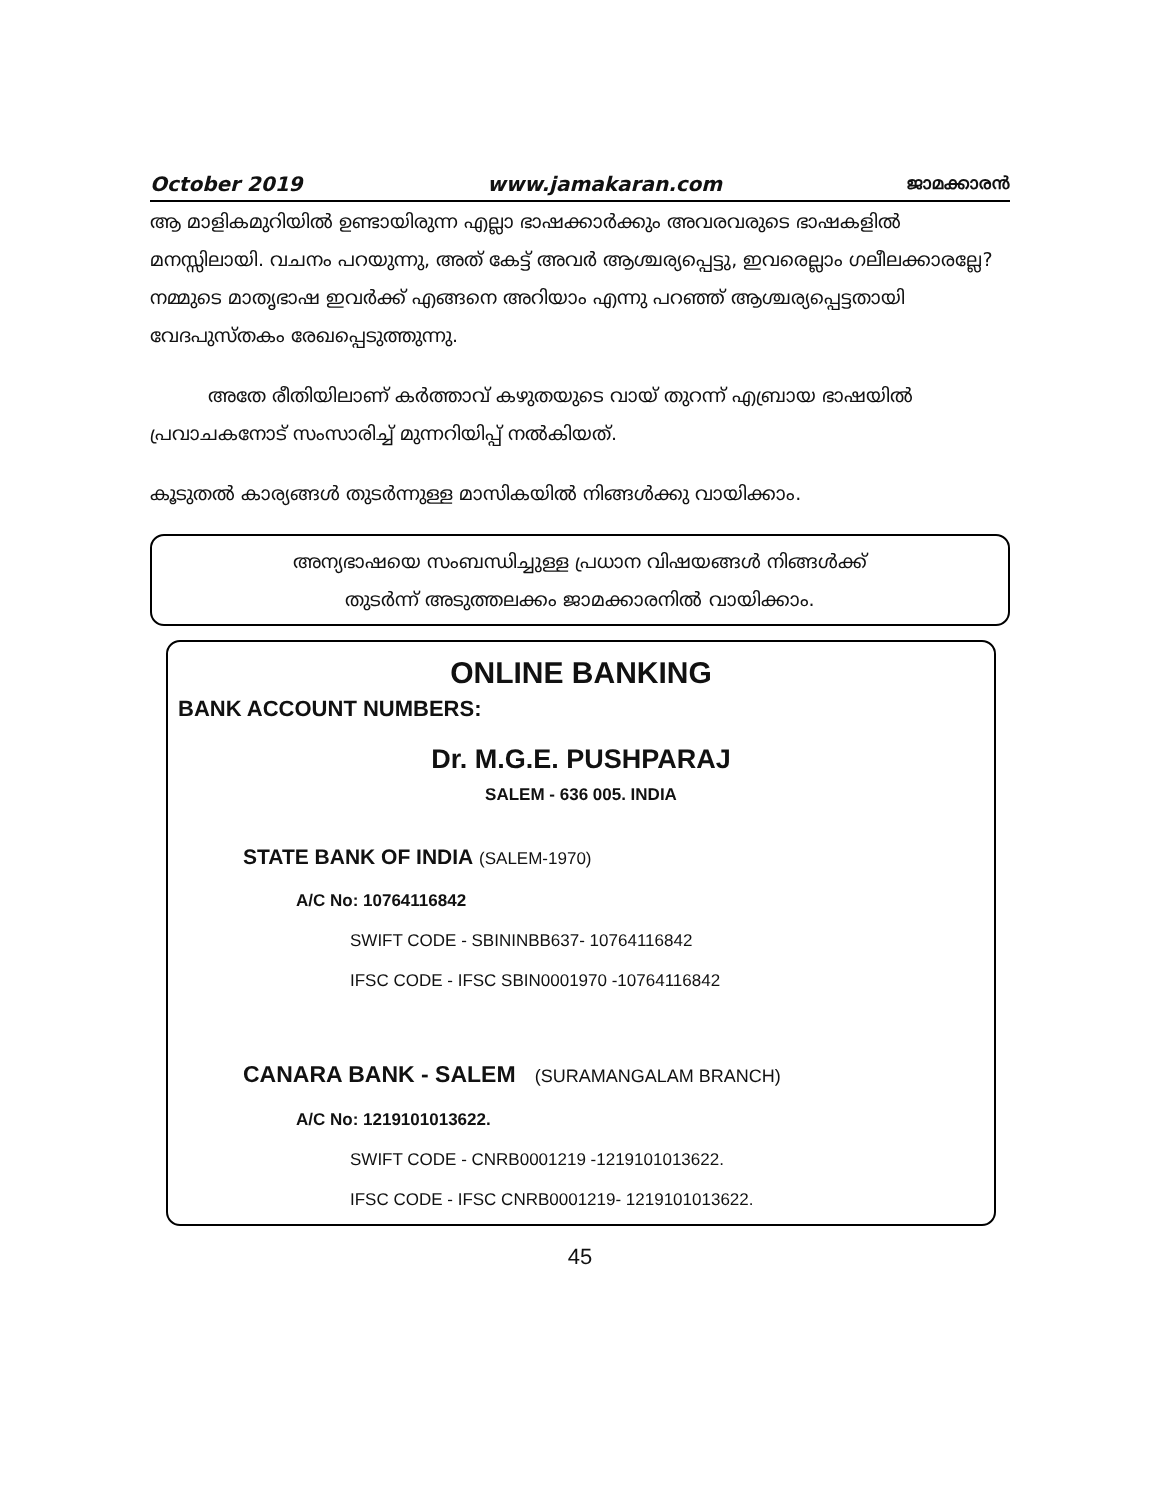October 2019 www.jamakaran.com ജാമക്കാരൻ
ആ മാളികമുറിയിൽ ഉണ്ടായിരുന്ന എല്ലാ ഭാഷക്കാർക്കും അവരവരുടെ ഭാഷകളിൽ മനസ്സിലായി. വചനം പറയുന്നു, അത് കേട്ട് അവർ ആശ്ചര്യപ്പെട്ടു, ഇവരെല്ലാം ഗലീലക്കാരല്ലേ? നമ്മുടെ മാതൃഭാഷ ഇവർക്ക് എങ്ങനെ അറിയാം എന്നു പറഞ്ഞ് ആശ്ചര്യപ്പെട്ടതായി വേദപുസ്തകം രേഖപ്പെടുത്തുന്നു.
അതേ രീതിയിലാണ് കർത്താവ് കഴുതയുടെ വായ് തുറന്ന് എബ്രായ ഭാഷയിൽ പ്രവാചകനോട് സംസാരിച്ച് മുന്നറിയിപ്പ് നൽകിയത്.
കൂടുതൽ കാര്യങ്ങൾ തുടർന്നുള്ള മാസികയിൽ നിങ്ങൾക്കു വായിക്കാം.
അന്യഭാഷയെ സംബന്ധിച്ചുള്ള പ്രധാന വിഷയങ്ങൾ നിങ്ങൾക്ക്
തുടർന്ന് അടുത്തലക്കം ജാമക്കാരനിൽ വായിക്കാം.
ONLINE BANKING
BANK ACCOUNT NUMBERS:
Dr. M.G.E. PUSHPARAJ
SALEM - 636 005. INDIA
STATE BANK OF INDIA (SALEM-1970)
A/C No: 10764116842
SWIFT CODE - SBININBB637- 10764116842
IFSC CODE - IFSC SBIN0001970 -10764116842
CANARA BANK - SALEM (SURAMANGALAM BRANCH)
A/C No: 1219101013622.
SWIFT CODE - CNRB0001219 -1219101013622.
IFSC CODE - IFSC CNRB0001219- 1219101013622.
45